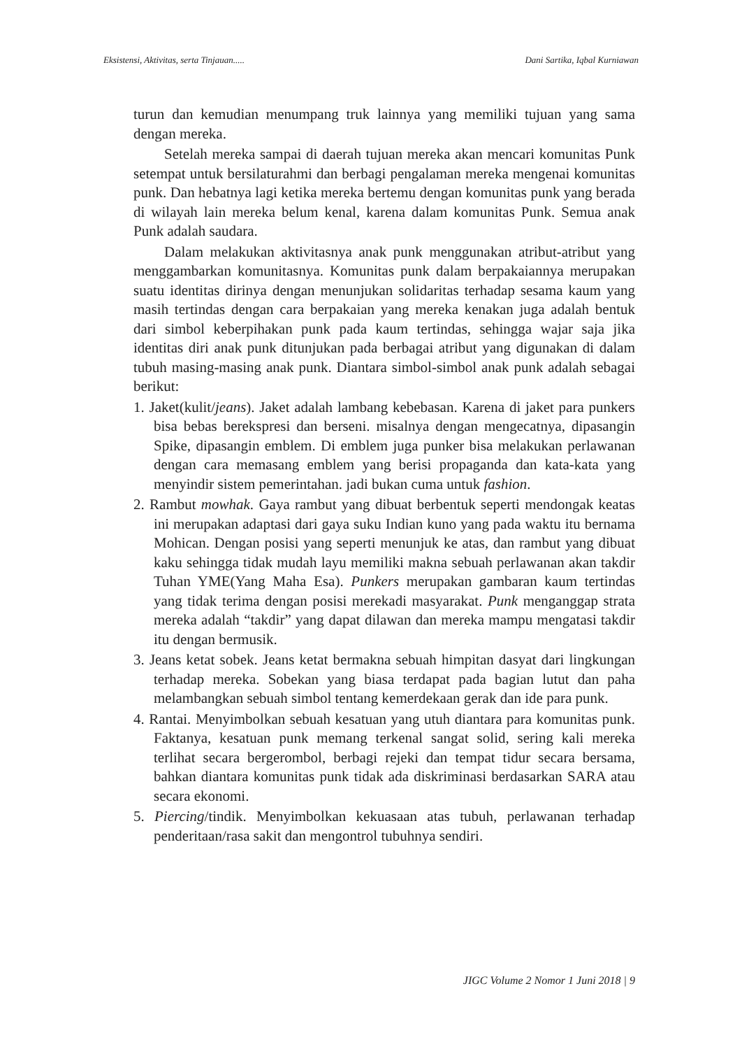Eksistensi, Aktivitas, serta Tinjauan..... Dani Sartika, Iqbal Kurniawan
turun dan kemudian menumpang truk lainnya yang memiliki tujuan yang sama dengan mereka.
Setelah mereka sampai di daerah tujuan mereka akan mencari komunitas Punk setempat untuk bersilaturahmi dan berbagi pengalaman mereka mengenai komunitas punk. Dan hebatnya lagi ketika mereka bertemu dengan komunitas punk yang berada di wilayah lain mereka belum kenal, karena dalam komunitas Punk. Semua anak Punk adalah saudara.
Dalam melakukan aktivitasnya anak punk menggunakan atribut-atribut yang menggambarkan komunitasnya. Komunitas punk dalam berpakaiannya merupakan suatu identitas dirinya dengan menunjukan solidaritas terhadap sesama kaum yang masih tertindas dengan cara berpakaian yang mereka kenakan juga adalah bentuk dari simbol keberpihakan punk pada kaum tertindas, sehingga wajar saja jika identitas diri anak punk ditunjukan pada berbagai atribut yang digunakan di dalam tubuh masing-masing anak punk. Diantara simbol-simbol anak punk adalah sebagai berikut:
1. Jaket(kulit/jeans). Jaket adalah lambang kebebasan. Karena di jaket para punkers bisa bebas berekspresi dan berseni. misalnya dengan mengecatnya, dipasangin Spike, dipasangin emblem. Di emblem juga punker bisa melakukan perlawanan dengan cara memasang emblem yang berisi propaganda dan kata-kata yang menyindir sistem pemerintahan. jadi bukan cuma untuk fashion.
2. Rambut mowhak. Gaya rambut yang dibuat berbentuk seperti mendongak keatas ini merupakan adaptasi dari gaya suku Indian kuno yang pada waktu itu bernama Mohican. Dengan posisi yang seperti menunjuk ke atas, dan rambut yang dibuat kaku sehingga tidak mudah layu memiliki makna sebuah perlawanan akan takdir Tuhan YME(Yang Maha Esa). Punkers merupakan gambaran kaum tertindas yang tidak terima dengan posisi merekadi masyarakat. Punk menganggap strata mereka adalah “takdir” yang dapat dilawan dan mereka mampu mengatasi takdir itu dengan bermusik.
3. Jeans ketat sobek. Jeans ketat bermakna sebuah himpitan dasyat dari lingkungan terhadap mereka. Sobekan yang biasa terdapat pada bagian lutut dan paha melambangkan sebuah simbol tentang kemerdekaan gerak dan ide para punk.
4. Rantai. Menyimbolkan sebuah kesatuan yang utuh diantara para komunitas punk. Faktanya, kesatuan punk memang terkenal sangat solid, sering kali mereka terlihat secara bergerombol, berbagi rejeki dan tempat tidur secara bersama, bahkan diantara komunitas punk tidak ada diskriminasi berdasarkan SARA atau secara ekonomi.
5. Piercing/tindik. Menyimbolkan kekuasaan atas tubuh, perlawanan terhadap penderitaan/rasa sakit dan mengontrol tubuhnya sendiri.
JIGC Volume 2 Nomor 1 Juni 2018 | 9